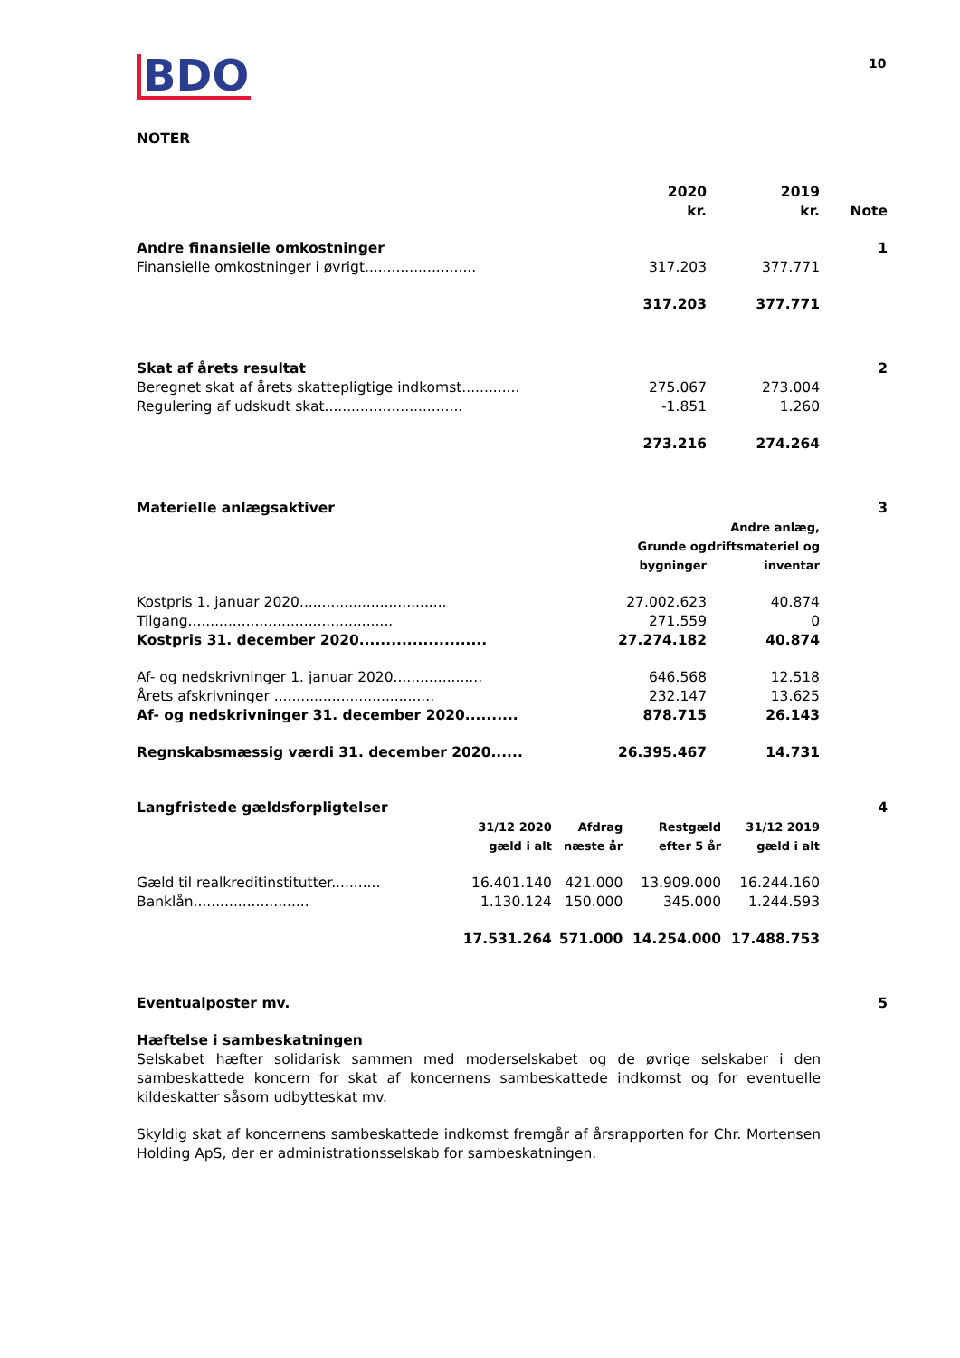BDO 10
NOTER
| | 2020 kr. | 2019 kr. | Note |
| Andre finansielle omkostninger | | | 1 |
| Finansielle omkostninger i øvrigt......................... | 317.203 | 377.771 | |
| | 317.203 | 377.771 | |
| Skat af årets resultat | | | 2 |
| Beregnet skat af årets skattepligtige indkomst............. | 275.067 | 273.004 | |
| Regulering af udskudt skat............................... | -1.851 | 1.260 | |
| | 273.216 | 274.264 | |
| Materielle anlægsaktiver | | | 3 |
| | Grunde og bygninger | Andre anlæg, driftsmateriel og inventar | |
| Kostpris 1. januar 2020................................. | 27.002.623 | 40.874 | |
| Tilgang.............................................. | 271.559 | 0 | |
| Kostpris 31. december 2020........................ | 27.274.182 | 40.874 | |
| Af- og nedskrivninger 1. januar 2020.................... | 646.568 | 12.518 | |
| Årets afskrivninger .................................... | 232.147 | 13.625 | |
| Af- og nedskrivninger 31. december 2020.......... | 878.715 | 26.143 | |
| Regnskabsmæssig værdi 31. december 2020...... | 26.395.467 | 14.731 | |
| Langfristede gældsforpligtelser | | | | | 4 |
| | 31/12 2020 gæld i alt | Afdrag næste år | Restgæld efter 5 år | 31/12 2019 gæld i alt | |
| Gæld til realkreditinstitutter........... | 16.401.140 | 421.000 | 13.909.000 | 16.244.160 | |
| Banklån.......................... | 1.130.124 | 150.000 | 345.000 | 1.244.593 | |
| | 17.531.264 | 571.000 | 14.254.000 | 17.488.753 | |
| Eventualposter mv. | | | | | 5 |
Hæftelse i sambeskatningen
Selskabet hæfter solidarisk sammen med moderselskabet og de øvrige selskaber i den sambeskattede koncern for skat af koncernens sambeskattede indkomst og for eventuelle kildeskatter såsom udbytteskat mv.
Skyldig skat af koncernens sambeskattede indkomst fremgår af årsrapporten for Chr. Mortensen Holding ApS, der er administrationsselskab for sambeskatningen.